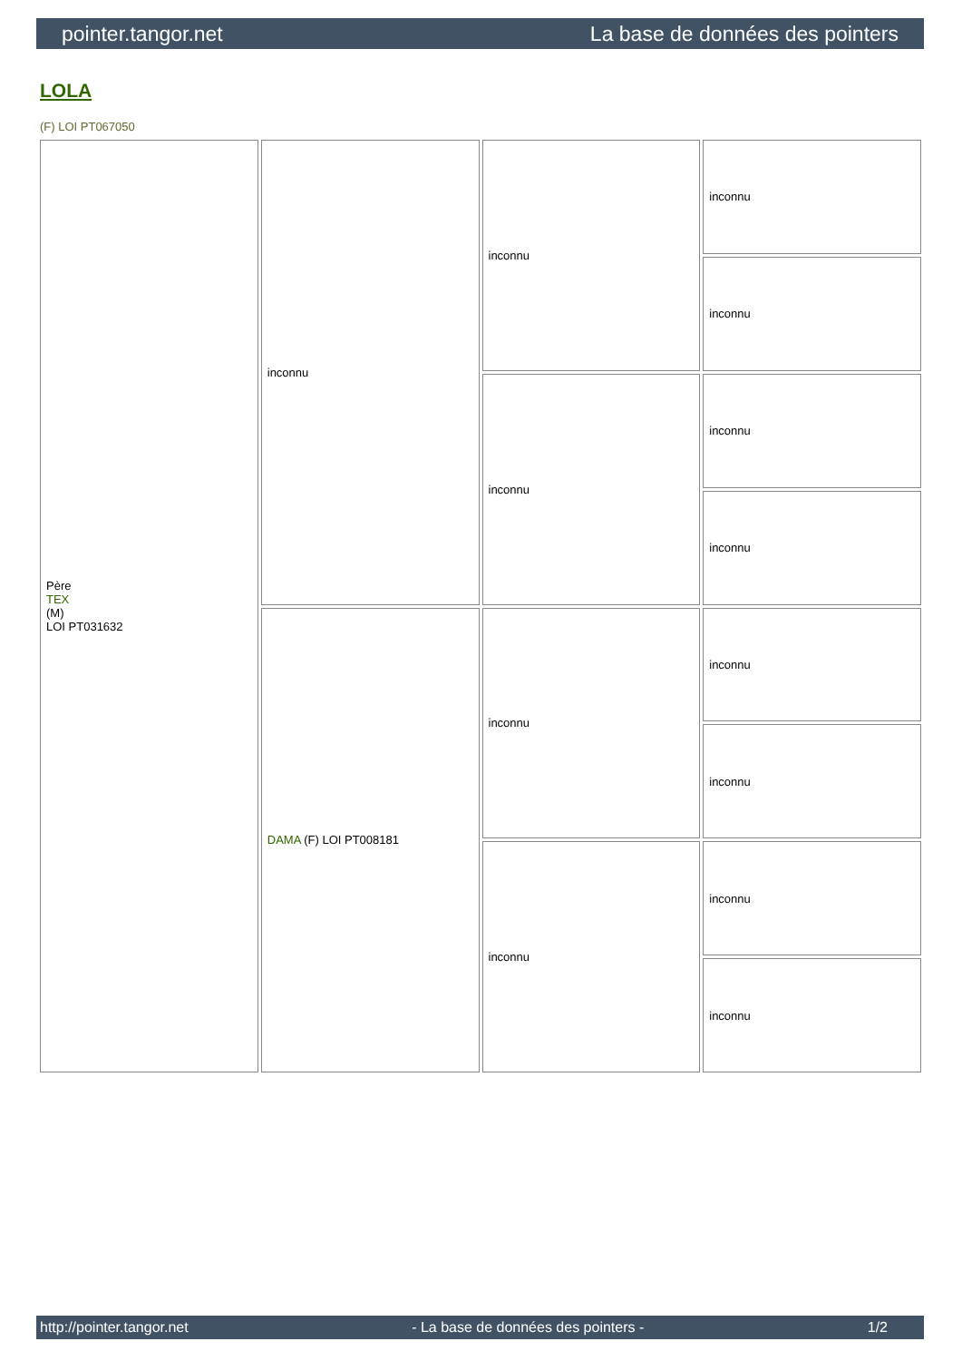pointer.tangor.net La base de données des pointers
LOLA
(F) LOI PT067050
| Père TEX (M) LOI PT031632 | inconnu | inconnu | inconnu |
| | | | inconnu |
| | | inconnu | inconnu |
| | | | inconnu |
| | DAMA (F) LOI PT008181 | inconnu | inconnu |
| | | | inconnu |
| | | inconnu | inconnu |
| | | | inconnu |
http://pointer.tangor.net - La base de données des pointers - 1/2